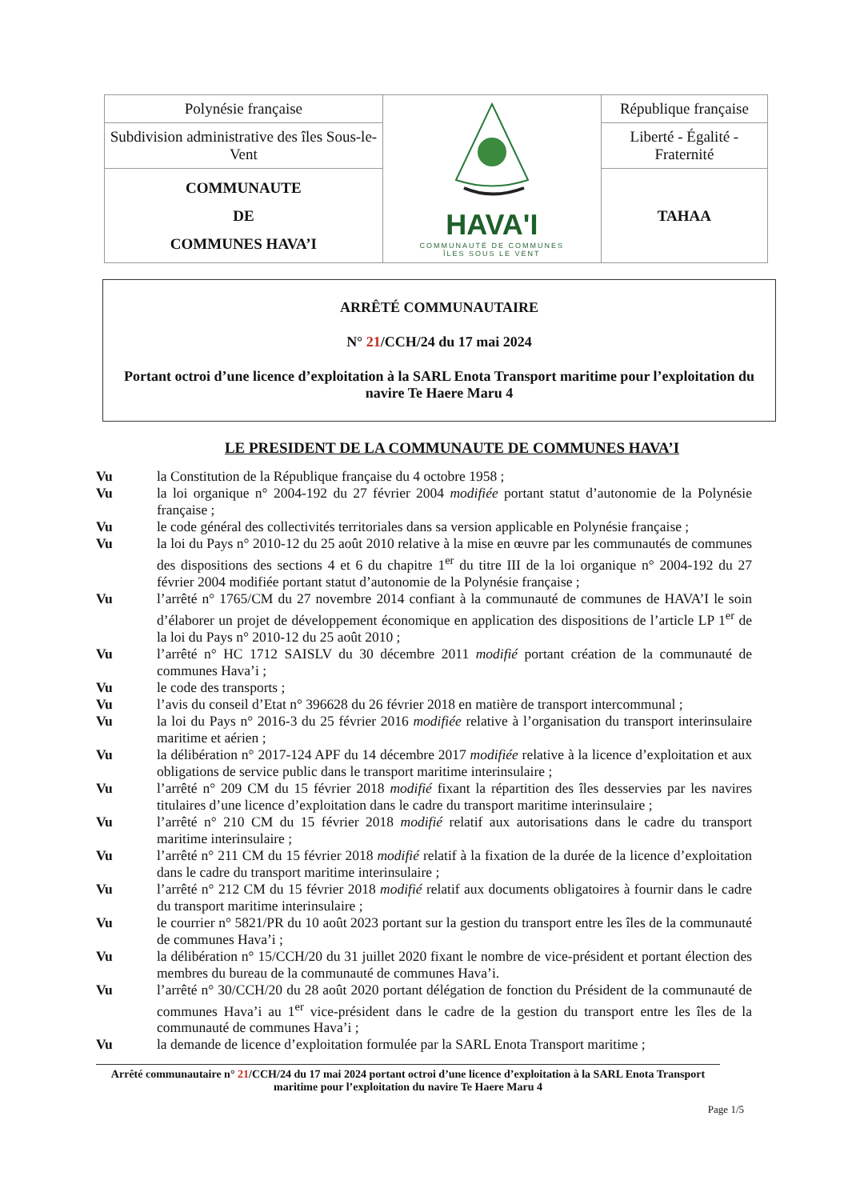| Polynésie française | HAVA'I COMMUNAUTÉ DE COMMUNES ÎLES SOUS LE VENT | République française |
| Subdivision administrative des îles Sous-le-Vent | | Liberté - Égalité - Fraternité |
| COMMUNAUTE DE COMMUNES HAVA’I | | TAHAA |
ARRÊTÉ COMMUNAUTAIRE
N° 21/CCH/24 du 17 mai 2024
Portant octroi d’une licence d’exploitation à la SARL Enota Transport maritime pour l’exploitation du navire Te Haere Maru 4
LE PRESIDENT DE LA COMMUNAUTE DE COMMUNES HAVA’I
| Vu | la Constitution de la République française du 4 octobre 1958 ; |
| Vu | la loi organique n° 2004-192 du 27 février 2004 modifiée portant statut d’autonomie de la Polynésie française ; |
| Vu | le code général des collectivités territoriales dans sa version applicable en Polynésie française ; |
| Vu | la loi du Pays n° 2010-12 du 25 août 2010 relative à la mise en œuvre par les communautés de communes des dispositions des sections 4 et 6 du chapitre 1<sup>er</sup> du titre III de la loi organique n° 2004-192 du 27 février 2004 modifiée portant statut d’autonomie de la Polynésie française ; |
| Vu | l’arrêté n° 1765/CM du 27 novembre 2014 confiant à la communauté de communes de HAVA’I le soin d’élaborer un projet de développement économique en application des dispositions de l’article LP 1<sup>er</sup> de la loi du Pays n° 2010-12 du 25 août 2010 ; |
| Vu | l’arrêté n° HC 1712 SAISLV du 30 décembre 2011 modifié portant création de la communauté de communes Hava’i ; |
| Vu | le code des transports ; |
| Vu | l’avis du conseil d’Etat n° 396628 du 26 février 2018 en matière de transport intercommunal ; |
| Vu | la loi du Pays n° 2016-3 du 25 février 2016 modifiée relative à l’organisation du transport interinsulaire maritime et aérien ; |
| Vu | la délibération n° 2017-124 APF du 14 décembre 2017 modifiée relative à la licence d’exploitation et aux obligations de service public dans le transport maritime interinsulaire ; |
| Vu | l’arrêté n° 209 CM du 15 février 2018 modifié fixant la répartition des îles desservies par les navires titulaires d’une licence d’exploitation dans le cadre du transport maritime interinsulaire ; |
| Vu | l’arrêté n° 210 CM du 15 février 2018 modifié relatif aux autorisations dans le cadre du transport maritime interinsulaire ; |
| Vu | l’arrêté n° 211 CM du 15 février 2018 modifié relatif à la fixation de la durée de la licence d’exploitation dans le cadre du transport maritime interinsulaire ; |
| Vu | l’arrêté n° 212 CM du 15 février 2018 modifié relatif aux documents obligatoires à fournir dans le cadre du transport maritime interinsulaire ; |
| Vu | le courrier n° 5821/PR du 10 août 2023 portant sur la gestion du transport entre les îles de la communauté de communes Hava’i ; |
| Vu | la délibération n° 15/CCH/20 du 31 juillet 2020 fixant le nombre de vice-président et portant élection des membres du bureau de la communauté de communes Hava’i. |
| Vu | l’arrêté n° 30/CCH/20 du 28 août 2020 portant délégation de fonction du Président de la communauté de communes Hava’i au 1<sup>er</sup> vice-président dans le cadre de la gestion du transport entre les îles de la communauté de communes Hava’i ; |
| Vu | la demande de licence d’exploitation formulée par la SARL Enota Transport maritime ; |
Arrêté communautaire n° 21/CCH/24 du 17 mai 2024 portant octroi d’une licence d’exploitation à la SARL Enota Transport maritime pour l’exploitation du navire Te Haere Maru 4
Page 1/5